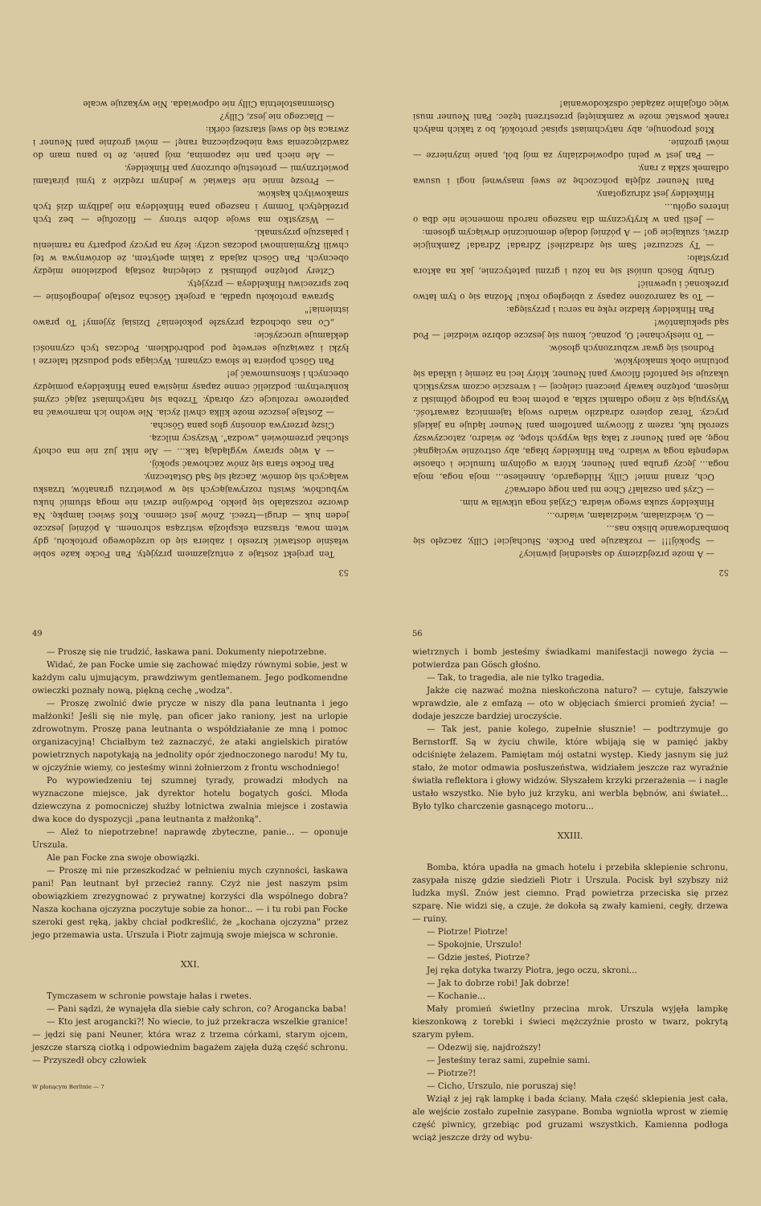52
— A może przejdziemy do sąsiedniej piwnicy?
— Spokój!!! — rozkazuje pan Focke. Słuchajcie! Cilly, zaczęło się bombardowanie blisko nas...
— O, wiedziałam, wiedziałam, wiadro...
Hinkeldey szuka swego wiadra. Czyjaś noga utkwiła w nim.
— Czyś pan oszalał? Chce mi pan nogę oderwać?
Och, zranił mnie! Cilly, Hildegardo, Anneliese... moja noga, moja noga... jęczy gruba pani Neuner, która w ogólnym tumulcie i chaosie wdepnęła nogą w wiadro. Pan Hinkeldey błaga, aby ostrożnie wyciągnąć nogę, ale pani Neuner z taką siłą wypych stopę, że wiadro, zatoczywszy szeroki łuk, razem z filcowym pantoflem pani Neuner ląduje na jakiejś pryczy. Teraz dopiero zdradziło wiadro swoją tajemniczą zawartość. Wysypują się z niego odłamki szkła, a potem lecą na podłogę półmiski z mięsem, potężne kawały pieczeni cielęcej — i wreszcie oczom wszystkich ukazuje się pantofel filcowy pani Neuner, który leci na ziemię i układa się potulnie obok smakołyków.
Podnosi się gwar wzburzonych głosów.
— To niesłychane! O, poznać, komu się jeszcze dobrze wiedzie! — Pod sąd spekulantów!
Pan Hinkeldey kładzie rękę na sercu i przysięga:
— To są zamrożone zapasy z ubiegłego roku! Można się o tym łatwo przekonać i upewnić!
Gruby Bösch uniósł się na łożu i grzmi patetycznie, jak na aktora przystało:
— Ty szczurze! Sam się zdradziłeś! Zdrada! Zdrada! Zamknijcie drzwi, szukajcie go! — A później dodaje demonicznie drwiącym głosem:
— Jeśli pan w krytycznym dla naszego narodu momencie nie dba o interes ogółu...
Hinkeldey jest zdruzgotany.
Pani Neuner zdjęła pończochę ze swej masywnej nogi i usuwa odłamek szkła z rany.
— Pan jest w pełni odpowiedzialny za mój ból, panie inżynierze — mówi groźnie.
Ktoś proponuje, aby natychmiast spisać protokół, bo z takich małych ranek powstać może w zamkniętej przestrzeni tężec. Pani Neuner musi więc oficjalnie zażądać odszkodowania!
53
Ten projekt zostaje z entuzjazmem przyjęty. Pan Focke każe sobie właśnie dostawić krzesło i zabiera się do urzędowego protokołu, gdy wtem nowa, straszna eksplozja wstrząsa schronem. A później jeszcze jeden huk — drugi—trzeci. Znów jest ciemno. Ktoś świeci lampkę. Na dworze rozszalało się piekło. Podwójne drzwi nie mogą stłumić huku wybuchów, świstu rozrywających się w powietrzu granatów, trzasku walących się domów. Zaczął się Sąd Ostateczny.
Pan Focke stara się znów zachować spokój.
— A więc sprawy wyglądają tak... — Ale nikt już nie ma ochoty słuchać przemówień „wodza". Wszyscy milczą.
Ciszę przerywa donośny głos pana Göscha.
— Zostaje jeszcze może kilka chwil życia. Nie wolno ich marnować na papierowe rezolucje czy obrady. Trzeba się natychmiast zająć czymś konkretnym: podzielić cenne zapasy mięsiwa pana Hinkeldeya pomiędzy obecnych i skonsumować je!
Pan Gösch popiera te słowa czynami. Wyciąga spod poduszki talerze i łyżki i zawiązuje serwetę pod podbródkiem. Podczas tych czynności deklamuje uroczyście:
„Co nas obchodzą przyszłe pokolenia? Dzisiaj żyjemy! To prawo istnienia!"
Sprawa protokołu upadła, a projekt Göscha zostaje jednogłośnie — bez sprzeciwu Hinkeldeya — przyjęty.
Cztery potężne półmiski z cielęciną zostają podzielone między obecnych. Pan Gösch zajada z takim apetytem, że dorównywa w tej chwili Rzymianinowi podczas uczty: leży na pryczy podparty na ramieniu i pałaszuje przysmaki.
— Wszystko ma swoje dobre strony — filozofuje — bez tych przeklętych Tommy i naszego pana Hinkeldeya nie jadłbym dziś tych smakowitych kąsków.
— Proszę mnie nie stawiać w jednym rzędzie z tymi piratami powietrznymi — protestuje oburzony pan Hinkeldey.
— Ale niech pan nie zapomina, mój panie, że to panu mam do zawdzięczenia swą niebezpieczną ranę! — mówi groźnie pani Neuner i zwraca się do swej starszej córki:
— Dlaczego nie jesz, Cilly?
Osiemnastoletnia Cilly nie odpowiada. Nie wykazuje wcale
49
— Proszę się nie trudzić, łaskawa pani. Dokumenty niepotrzebne.
Widać, że pan Focke umie się zachować między równymi sobie, jest w każdym calu ujmującym, prawdziwym gentlemanem. Jego podkomendne owieczki poznały nową, piękną cechę „wodza".
— Proszę zwolnić dwie prycze w niszy dla pana leutnanta i jego małżonki! Jeśli się nie mylę, pan oficer jako raniony, jest na urlopie zdrowotnym. Proszę pana leutnanta o współdziałanie ze mną i pomoc organizacyjną! Chciałbym też zaznaczyć, że ataki angielskich piratów powietrznych napotykają na jednolity opór zjednoczonego narodu! My tu, w ojczyźnie wiemy, co jesteśmy winni żołnierzom z frontu wschodniego!
Po wypowiedzeniu tej szumnej tyrady, prowadzi młodych na wyznaczone miejsce, jak dyrektor hotelu bogatych gości. Młoda dziewczyna z pomocniczej służby lotnictwa zwalnia miejsce i zostawia dwa koce do dyspozycji „pana leutnanta z małżonką".
— Ależ to niepotrzebne! naprawdę zbyteczne, panie... — oponuje Urszula.
Ale pan Focke zna swoje obowiązki.
— Proszę mi nie przeszkodzać w pełnieniu mych czynności, łaskawa pani! Pan leutnant był przecież ranny. Czyż nie jest naszym psim obowiązkiem zrezygnować z prywatnej korzyści dla wspólnego dobra? Nasza kochana ojczyzna poczytuje sobie za honor... — i tu robi pan Focke szeroki gest ręką, jakby chciał podkreślić, że „kochana ojczyzna" przez jego przemawia usta. Urszula i Piotr zajmują swoje miejsca w schronie.
XXI.
Tymczasem w schronie powstaje hałas i rwetes.
— Pani sądzi, że wynajęła dla siebie cały schron, co? Arogancka baba!
— Kto jest arogancki?! No wiecie, to już przekracza wszelkie granice! — jędzi się pani Neuner, która wraz z trzema córkami, starym ojcem, jeszcze starszą ciotką i odpowiednim bagażem zajęła dużą część schronu. — Przyszedł obcy człowiek
W płonącym Berlinie — 7
56
wietrznych i bomb jesteśmy świadkami manifestacji nowego życia — potwierdza pan Gösch głośno.
— Tak, to tragedia, ale nie tylko tragedia.
Jakże cię nazwać można nieskończona naturo? — cytuje, fałszywie wprawdzie, ale z emfazą — oto w objęciach śmierci promień życia! — dodaje jeszcze bardziej uroczyście.
— Tak jest, panie kolego, zupełnie słusznie! — podtrzymuje go Bernstorff. Są w życiu chwile, które wbijają się w pamięć jakby odciśnięte żelazem. Pamiętam mój ostatni występ. Kiedy jasnym się już stało, że motor odmawia posłuszeństwa, widziałem jeszcze raz wyraźnie światła reflektora i głowy widzów. Słyszałem krzyki przerażenia — i nagle ustało wszystko. Nie było już krzyku, ani werbla bębnów, ani świateł... Było tylko charczenie gasnącego motoru...
XXIII.
Bomba, która upadła na gmach hotelu i przebiła sklepienie schronu, zasypała niszę gdzie siedzieli Piotr i Urszula. Pocisk był szybszy niż ludzka myśl. Znów jest ciemno. Prąd powietrza przeciska się przez szparę. Nie widzi się, a czuje, że dokoła są zwały kamieni, cegły, drzewa — ruiny.
— Piotrze! Piotrze!
— Spokojnie, Urszulo!
— Gdzie jesteś, Piotrze?
Jej ręka dotyka twarzy Piotra, jego oczu, skroni...
— Jak to dobrze robi! Jak dobrze!
— Kochanie...
Mały promień świetlny przecina mrok. Urszula wyjęła lampkę kieszonkową z torebki i świeci mężczyźnie prosto w twarz, pokrytą szarym pyłem.
— Odezwij się, najdroższy!
— Jesteśmy teraz sami, zupełnie sami.
— Piotrze?!
— Cicho, Urszulo, nie poruszaj się!
Wziął z jej rąk lampkę i bada ściany. Mała część sklepienia jest cała, ale wejście zostało zupełnie zasypane. Bomba wgniotła wprost w ziemię część piwnicy, grzebiąc pod gruzami wszystkich. Kamienna podłoga wciąż jeszcze drży od wybu-